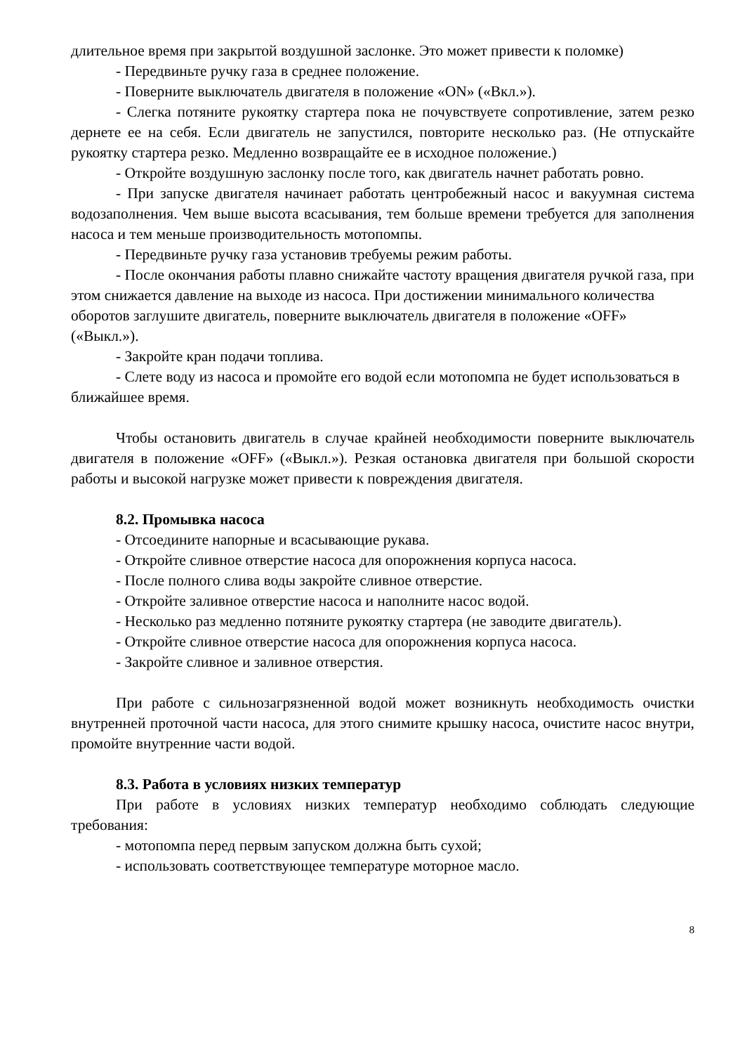длительное время при закрытой воздушной заслонке. Это может привести к поломке)
- Передвиньте ручку газа в среднее положение.
- Поверните выключатель двигателя в положение «ON» («Вкл.»).
- Слегка потяните рукоятку стартера пока не почувствуете сопротивление, затем резко дернете ее на себя. Если двигатель не запустился, повторите несколько раз. (Не отпускайте рукоятку стартера резко. Медленно возвращайте ее в исходное положение.)
- Откройте воздушную заслонку после того, как двигатель начнет работать ровно.
- При запуске двигателя начинает работать центробежный насос и вакуумная система водозаполнения. Чем выше высота всасывания, тем больше времени требуется для заполнения насоса и тем меньше производительность мотопомпы.
- Передвиньте ручку газа установив требуемы режим работы.
- После окончания работы плавно снижайте частоту вращения двигателя ручкой газа, при этом снижается давление на выходе из насоса. При достижении минимального количества оборотов заглушите двигатель, поверните выключатель двигателя в положение «OFF» («Выкл.»).
- Закройте кран подачи топлива.
- Слете воду из насоса и промойте его водой если мотопомпа не будет использоваться в ближайшее время.
Чтобы остановить двигатель в случае крайней необходимости поверните выключатель двигателя в положение «OFF» («Выкл.»). Резкая остановка двигателя при большой скорости работы и высокой нагрузке может привести к повреждения двигателя.
8.2. Промывка насоса
- Отсоедините напорные и всасывающие рукава.
- Откройте сливное отверстие насоса для опорожнения корпуса насоса.
- После полного слива воды закройте сливное отверстие.
- Откройте заливное отверстие насоса и наполните насос водой.
- Несколько раз медленно потяните рукоятку стартера (не заводите двигатель).
- Откройте сливное отверстие насоса для опорожнения корпуса насоса.
- Закройте сливное и заливное отверстия.
При работе с сильнозагрязненной водой может возникнуть необходимость очистки внутренней проточной части насоса, для этого снимите крышку насоса, очистите насос внутри, промойте внутренние части водой.
8.3. Работа в условиях низких температур
При работе в условиях низких температур необходимо соблюдать следующие требования:
- мотопомпа перед первым запуском должна быть сухой;
- использовать соответствующее температуре моторное масло.
8